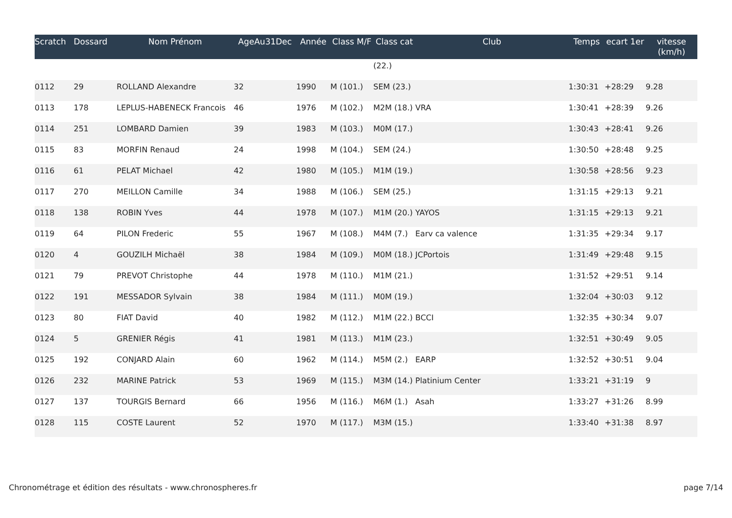| Scratch | Dossard | Nom Prénom | AgeAu31Dec | Année | Class M/F | Class cat | Club | Temps | ecart 1er | vitesse (km/h) |
| --- | --- | --- | --- | --- | --- | --- | --- | --- | --- | --- |
| | | | | | | (22.) | | | | |
| 0112 | 29 | ROLLAND Alexandre | 32 | 1990 | M (101.) | SEM (23.) | | 1:30:31 | +28:29 | 9.28 |
| 0113 | 178 | LEPLUS-HABENECK Francois | 46 | 1976 | M (102.) | M2M (18.) | VRA | 1:30:41 | +28:39 | 9.26 |
| 0114 | 251 | LOMBARD Damien | 39 | 1983 | M (103.) | M0M (17.) | | 1:30:43 | +28:41 | 9.26 |
| 0115 | 83 | MORFIN Renaud | 24 | 1998 | M (104.) | SEM (24.) | | 1:30:50 | +28:48 | 9.25 |
| 0116 | 61 | PELAT Michael | 42 | 1980 | M (105.) | M1M (19.) | | 1:30:58 | +28:56 | 9.23 |
| 0117 | 270 | MEILLON Camille | 34 | 1988 | M (106.) | SEM (25.) | | 1:31:15 | +29:13 | 9.21 |
| 0118 | 138 | ROBIN Yves | 44 | 1978 | M (107.) | M1M (20.) | YAYOS | 1:31:15 | +29:13 | 9.21 |
| 0119 | 64 | PILON Frederic | 55 | 1967 | M (108.) | M4M (7.) | Earv ca valence | 1:31:35 | +29:34 | 9.17 |
| 0120 | 4 | GOUZILH Michaël | 38 | 1984 | M (109.) | M0M (18.) | JCPortois | 1:31:49 | +29:48 | 9.15 |
| 0121 | 79 | PREVOT Christophe | 44 | 1978 | M (110.) | M1M (21.) | | 1:31:52 | +29:51 | 9.14 |
| 0122 | 191 | MESSADOR Sylvain | 38 | 1984 | M (111.) | M0M (19.) | | 1:32:04 | +30:03 | 9.12 |
| 0123 | 80 | FIAT David | 40 | 1982 | M (112.) | M1M (22.) | BCCI | 1:32:35 | +30:34 | 9.07 |
| 0124 | 5 | GRENIER Régis | 41 | 1981 | M (113.) | M1M (23.) | | 1:32:51 | +30:49 | 9.05 |
| 0125 | 192 | CONJARD Alain | 60 | 1962 | M (114.) | M5M (2.) | EARP | 1:32:52 | +30:51 | 9.04 |
| 0126 | 232 | MARINE Patrick | 53 | 1969 | M (115.) | M3M (14.) | Platinium Center | 1:33:21 | +31:19 | 9 |
| 0127 | 137 | TOURGIS Bernard | 66 | 1956 | M (116.) | M6M (1.) | Asah | 1:33:27 | +31:26 | 8.99 |
| 0128 | 115 | COSTE Laurent | 52 | 1970 | M (117.) | M3M (15.) | | 1:33:40 | +31:38 | 8.97 |
Chronométrage et édition des résultats - www.chronospheres.fr page 7/14